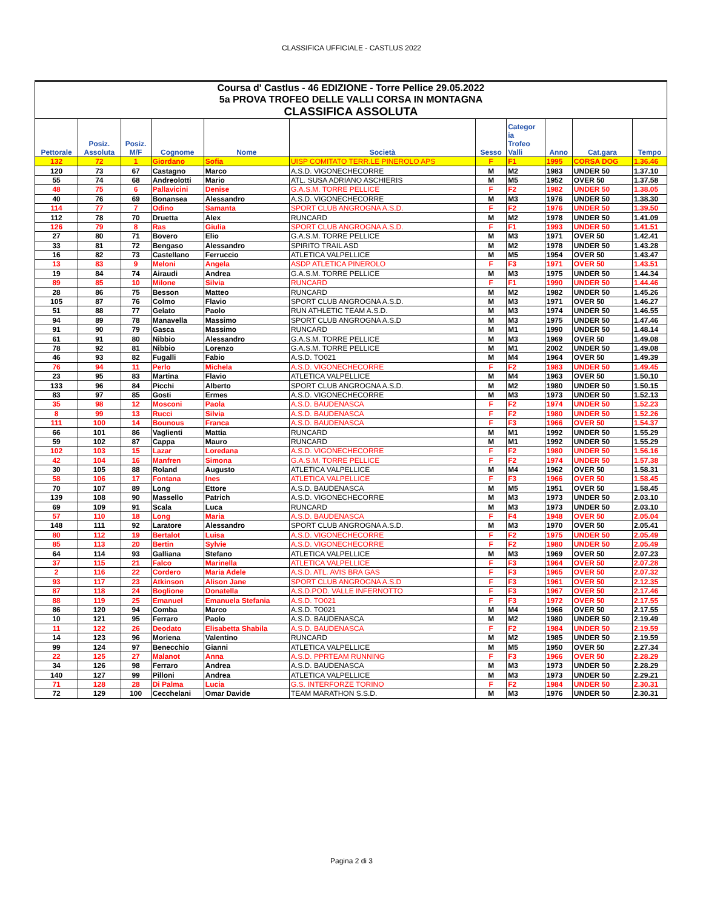CLASSIFICA UFFICIALE - CASTLUS 2022
| Coursa d' Castlus - 46 EDIZIONE - Torre Pellice 29.05.2022 | | | | | | | | | | |
| 5a PROVA TROFEO DELLE VALLI CORSA IN MONTAGNA | | | | | | | | | | |
| CLASSIFICA ASSOLUTA | | | | | | | | | | |
| Pettorale | Posiz. Assoluta | Posiz. M/F | Cognome | Nome | Società | Sesso | Categor ia Trofeo Valli | Anno | Cat.gara | Tempo |
| 132 | 72 | 1 | Giordano | Sofia | UISP COMITATO TERR.LE PINEROLO APS | F | F1 | 1995 | CORSA DOG | 1.36.46 |
| 120 | 73 | 67 | Castagno | Marco | A.S.D. VIGONECHECORRE | M | M2 | 1983 | UNDER 50 | 1.37.10 |
| 55 | 74 | 68 | Andreolotti | Mario | ATL. SUSA ADRIANO ASCHIERIS | M | M5 | 1952 | OVER 50 | 1.37.58 |
| 48 | 75 | 6 | Pallavicini | Denise | G.A.S.M. TORRE PELLICE | F | F2 | 1982 | UNDER 50 | 1.38.05 |
| 40 | 76 | 69 | Bonansea | Alessandro | A.S.D. VIGONECHECORRE | M | M3 | 1976 | UNDER 50 | 1.38.30 |
| 114 | 77 | 7 | Odino | Samanta | SPORT CLUB ANGROGNA A.S.D. | F | F2 | 1976 | UNDER 50 | 1.39.50 |
| 112 | 78 | 70 | Druetta | Alex | RUNCARD | M | M2 | 1978 | UNDER 50 | 1.41.09 |
| 126 | 79 | 8 | Ras | Giulia | SPORT CLUB ANGROGNA A.S.D. | F | F1 | 1993 | UNDER 50 | 1.41.51 |
| 27 | 80 | 71 | Bovero | Elio | G.A.S.M. TORRE PELLICE | M | M3 | 1971 | OVER 50 | 1.42.41 |
| 33 | 81 | 72 | Bengaso | Alessandro | SPIRITO TRAIL ASD | M | M2 | 1978 | UNDER 50 | 1.43.28 |
| 16 | 82 | 73 | Castellano | Ferruccio | ATLETICA VALPELLICE | M | M5 | 1954 | OVER 50 | 1.43.47 |
| 13 | 83 | 9 | Meloni | Angela | ASDP ATLETICA PINEROLO | F | F3 | 1971 | OVER 50 | 1.43.51 |
| 19 | 84 | 74 | Airaudi | Andrea | G.A.S.M. TORRE PELLICE | M | M3 | 1975 | UNDER 50 | 1.44.34 |
| 89 | 85 | 10 | Milone | Silvia | RUNCARD | F | F1 | 1990 | UNDER 50 | 1.44.46 |
| 28 | 86 | 75 | Besson | Matteo | RUNCARD | M | M2 | 1982 | UNDER 50 | 1.45.26 |
| 105 | 87 | 76 | Colmo | Flavio | SPORT CLUB ANGROGNA A.S.D. | M | M3 | 1971 | OVER 50 | 1.46.27 |
| 51 | 88 | 77 | Gelato | Paolo | RUN ATHLETIC TEAM A.S.D. | M | M3 | 1974 | UNDER 50 | 1.46.55 |
| 94 | 89 | 78 | Manavella | Massimo | SPORT CLUB ANGROGNA A.S.D | M | M3 | 1975 | UNDER 50 | 1.47.46 |
| 91 | 90 | 79 | Gasca | Massimo | RUNCARD | M | M1 | 1990 | UNDER 50 | 1.48.14 |
| 61 | 91 | 80 | Nibbio | Alessandro | G.A.S.M. TORRE PELLICE | M | M3 | 1969 | OVER 50 | 1.49.08 |
| 78 | 92 | 81 | Nibbio | Lorenzo | G.A.S.M. TORRE PELLICE | M | M1 | 2002 | UNDER 50 | 1.49.08 |
| 46 | 93 | 82 | Fugalli | Fabio | A.S.D. TO021 | M | M4 | 1964 | OVER 50 | 1.49.39 |
| 76 | 94 | 11 | Perlo | Michela | A.S.D. VIGONECHECORRE | F | F2 | 1983 | UNDER 50 | 1.49.45 |
| 23 | 95 | 83 | Martina | Flavio | ATLETICA VALPELLICE | M | M4 | 1963 | OVER 50 | 1.50.10 |
| 133 | 96 | 84 | Picchi | Alberto | SPORT CLUB ANGROGNA A.S.D. | M | M2 | 1980 | UNDER 50 | 1.50.15 |
| 83 | 97 | 85 | Gosti | Ermes | A.S.D. VIGONECHECORRE | M | M3 | 1973 | UNDER 50 | 1.52.13 |
| 35 | 98 | 12 | Mosconi | Paola | A.S.D. BAUDENASCA | F | F2 | 1974 | UNDER 50 | 1.52.23 |
| 8 | 99 | 13 | Rucci | Silvia | A.S.D. BAUDENASCA | F | F2 | 1980 | UNDER 50 | 1.52.26 |
| 111 | 100 | 14 | Bounous | Franca | A.S.D. BAUDENASCA | F | F3 | 1966 | OVER 50 | 1.54.37 |
| 66 | 101 | 86 | Vaglienti | Mattia | RUNCARD | M | M1 | 1992 | UNDER 50 | 1.55.29 |
| 59 | 102 | 87 | Cappa | Mauro | RUNCARD | M | M1 | 1992 | UNDER 50 | 1.55.29 |
| 102 | 103 | 15 | Lazar | Loredana | A.S.D. VIGONECHECORRE | F | F2 | 1980 | UNDER 50 | 1.56.16 |
| 42 | 104 | 16 | Manfren | Simona | G.A.S.M. TORRE PELLICE | F | F2 | 1974 | UNDER 50 | 1.57.38 |
| 30 | 105 | 88 | Roland | Augusto | ATLETICA VALPELLICE | M | M4 | 1962 | OVER 50 | 1.58.31 |
| 58 | 106 | 17 | Fontana | Ines | ATLETICA VALPELLICE | F | F3 | 1966 | OVER 50 | 1.58.45 |
| 70 | 107 | 89 | Long | Ettore | A.S.D. BAUDENASCA | M | M5 | 1951 | OVER 50 | 1.58.45 |
| 139 | 108 | 90 | Massello | Patrich | A.S.D. VIGONECHECORRE | M | M3 | 1973 | UNDER 50 | 2.03.10 |
| 69 | 109 | 91 | Scala | Luca | RUNCARD | M | M3 | 1973 | UNDER 50 | 2.03.10 |
| 57 | 110 | 18 | Long | Maria | A.S.D. BAUDENASCA | F | F4 | 1948 | OVER 50 | 2.05.04 |
| 148 | 111 | 92 | Laratore | Alessandro | SPORT CLUB ANGROGNA A.S.D. | M | M3 | 1970 | OVER 50 | 2.05.41 |
| 80 | 112 | 19 | Bertalot | Luisa | A.S.D. VIGONECHECORRE | F | F2 | 1975 | UNDER 50 | 2.05.49 |
| 85 | 113 | 20 | Bertin | Sylvie | A.S.D. VIGONECHECORRE | F | F2 | 1980 | UNDER 50 | 2.05.49 |
| 64 | 114 | 93 | Galliana | Stefano | ATLETICA VALPELLICE | M | M3 | 1969 | OVER 50 | 2.07.23 |
| 37 | 115 | 21 | Falco | Marinella | ATLETICA VALPELLICE | F | F3 | 1964 | OVER 50 | 2.07.28 |
| 2 | 116 | 22 | Cordero | Maria Adele | A.S.D. ATL. AVIS BRA GAS | F | F3 | 1965 | OVER 50 | 2.07.32 |
| 93 | 117 | 23 | Atkinson | Alison Jane | SPORT CLUB ANGROGNA A.S.D | F | F3 | 1961 | OVER 50 | 2.12.35 |
| 87 | 118 | 24 | Boglione | Donatella | A.S.D.POD. VALLE INFERNOTTO | F | F3 | 1967 | OVER 50 | 2.17.46 |
| 88 | 119 | 25 | Emanuel | Emanuela Stefania | A.S.D. TO021 | F | F3 | 1972 | OVER 50 | 2.17.55 |
| 86 | 120 | 94 | Comba | Marco | A.S.D. TO021 | M | M4 | 1966 | OVER 50 | 2.17.55 |
| 10 | 121 | 95 | Ferraro | Paolo | A.S.D. BAUDENASCA | M | M2 | 1980 | UNDER 50 | 2.19.49 |
| 11 | 122 | 26 | Deodato | Elisabetta Shabila | A.S.D. BAUDENASCA | F | F2 | 1984 | UNDER 50 | 2.19.59 |
| 14 | 123 | 96 | Moriena | Valentino | RUNCARD | M | M2 | 1985 | UNDER 50 | 2.19.59 |
| 99 | 124 | 97 | Benecchio | Gianni | ATLETICA VALPELLICE | M | M5 | 1950 | OVER 50 | 2.27.34 |
| 22 | 125 | 27 | Malanot | Anna | A.S.D. PPRTEAM RUNNING | F | F3 | 1966 | OVER 50 | 2.28.29 |
| 34 | 126 | 98 | Ferraro | Andrea | A.S.D. BAUDENASCA | M | M3 | 1973 | UNDER 50 | 2.28.29 |
| 140 | 127 | 99 | Pilloni | Andrea | ATLETICA VALPELLICE | M | M3 | 1973 | UNDER 50 | 2.29.21 |
| 71 | 128 | 28 | Di Palma | Lucia | G.S. INTERFORZE TORINO | F | F2 | 1984 | UNDER 50 | 2.30.31 |
| 72 | 129 | 100 | Cecchelani | Omar Davide | TEAM MARATHON S.S.D. | M | M3 | 1976 | UNDER 50 | 2.30.31 |
Pagina 2 di 3